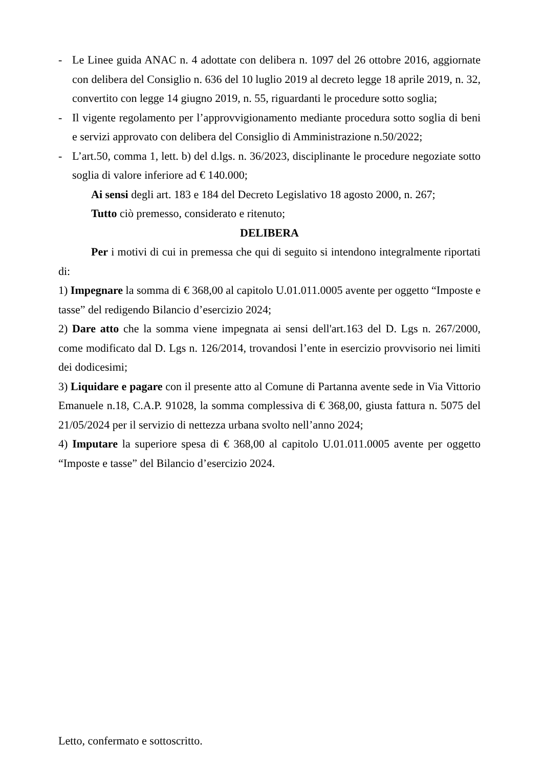- Le Linee guida ANAC n. 4 adottate con delibera n. 1097 del 26 ottobre 2016, aggiornate con delibera del Consiglio n. 636 del 10 luglio 2019 al decreto legge 18 aprile 2019, n. 32, convertito con legge 14 giugno 2019, n. 55, riguardanti le procedure sotto soglia;
- Il vigente regolamento per l’approvvigionamento mediante procedura sotto soglia di beni e servizi approvato con delibera del Consiglio di Amministrazione n.50/2022;
- L’art.50, comma 1, lett. b) del d.lgs. n. 36/2023, disciplinante le procedure negoziate sotto soglia di valore inferiore ad € 140.000;
Ai sensi degli art. 183 e 184 del Decreto Legislativo 18 agosto 2000, n. 267;
Tutto ciò premesso, considerato e ritenuto;
DELIBERA
Per i motivi di cui in premessa che qui di seguito si intendono integralmente riportati di:
1) Impegnare la somma di € 368,00 al capitolo U.01.011.0005 avente per oggetto “Imposte e tasse” del redigendo Bilancio d’esercizio 2024;
2) Dare atto che la somma viene impegnata ai sensi dell'art.163 del D. Lgs n. 267/2000, come modificato dal D. Lgs n. 126/2014, trovandosi l’ente in esercizio provvisorio nei limiti dei dodicesimi;
3) Liquidare e pagare con il presente atto al Comune di Partanna avente sede in Via Vittorio Emanuele n.18, C.A.P. 91028, la somma complessiva di € 368,00, giusta fattura n. 5075 del 21/05/2024 per il servizio di nettezza urbana svolto nell’anno 2024;
4) Imputare la superiore spesa di € 368,00 al capitolo U.01.011.0005 avente per oggetto “Imposte e tasse” del Bilancio d’esercizio 2024.
Letto, confermato e sottoscritto.